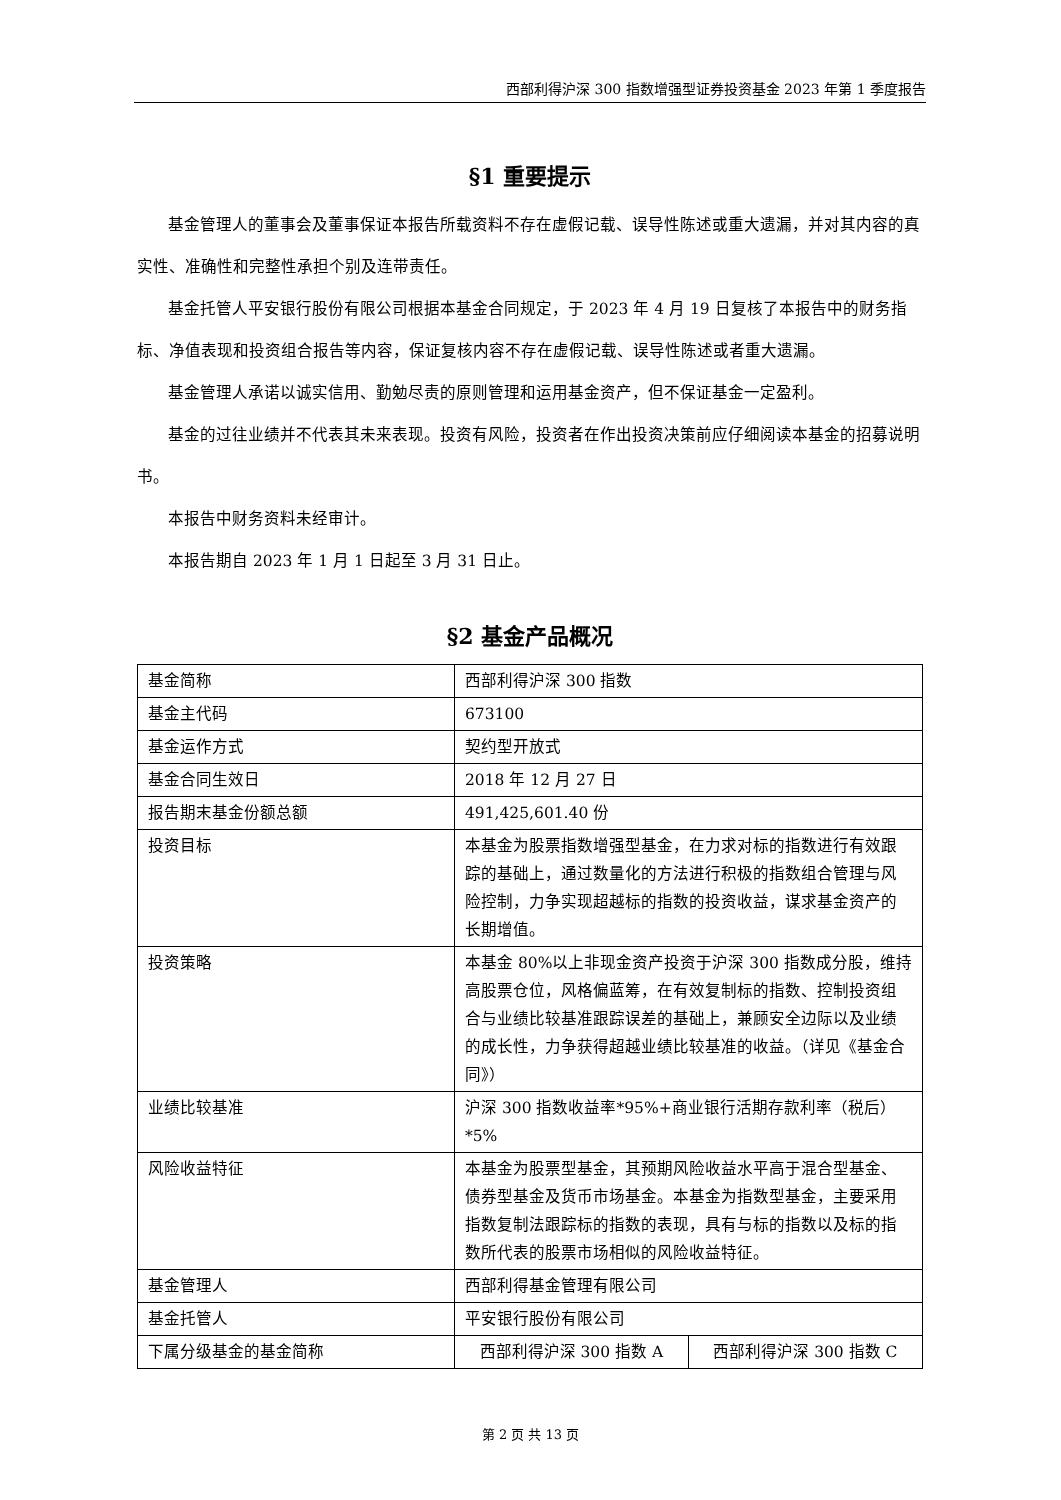西部利得沪深 300 指数增强型证券投资基金 2023 年第 1 季度报告
§1 重要提示
基金管理人的董事会及董事保证本报告所载资料不存在虚假记载、误导性陈述或重大遗漏，并对其内容的真实性、准确性和完整性承担个别及连带责任。
基金托管人平安银行股份有限公司根据本基金合同规定，于 2023 年 4 月 19 日复核了本报告中的财务指标、净值表现和投资组合报告等内容，保证复核内容不存在虚假记载、误导性陈述或者重大遗漏。
基金管理人承诺以诚实信用、勤勉尽责的原则管理和运用基金资产，但不保证基金一定盈利。
基金的过往业绩并不代表其未来表现。投资有风险，投资者在作出投资决策前应仔细阅读本基金的招募说明书。
本报告中财务资料未经审计。
本报告期自 2023 年 1 月 1 日起至 3 月 31 日止。
§2 基金产品概况
| 基金简称 | 西部利得沪深 300 指数 | |
| 基金主代码 | 673100 | |
| 基金运作方式 | 契约型开放式 | |
| 基金合同生效日 | 2018 年 12 月 27 日 | |
| 报告期末基金份额总额 | 491,425,601.40 份 | |
| 投资目标 | 本基金为股票指数增强型基金，在力求对标的指数进行有效跟踪的基础上，通过数量化的方法进行积极的指数组合管理与风险控制，力争实现超越标的指数的投资收益，谋求基金资产的长期增值。 | |
| 投资策略 | 本基金 80%以上非现金资产投资于沪深 300 指数成分股，维持高股票仓位，风格偏蓝筹，在有效复制标的指数、控制投资组合与业绩比较基准跟踪误差的基础上，兼顾安全边际以及业绩的成长性，力争获得超越业绩比较基准的收益。（详见《基金合同》） | |
| 业绩比较基准 | 沪深 300 指数收益率*95%+商业银行活期存款利率（税后）*5% | |
| 风险收益特征 | 本基金为股票型基金，其预期风险收益水平高于混合型基金、债券型基金及货币市场基金。本基金为指数型基金，主要采用指数复制法跟踪标的指数的表现，具有与标的指数以及标的指数所代表的股票市场相似的风险收益特征。 | |
| 基金管理人 | 西部利得基金管理有限公司 | |
| 基金托管人 | 平安银行股份有限公司 | |
| 下属分级基金的基金简称 | 西部利得沪深 300 指数 A | 西部利得沪深 300 指数 C |
第 2 页 共 13 页